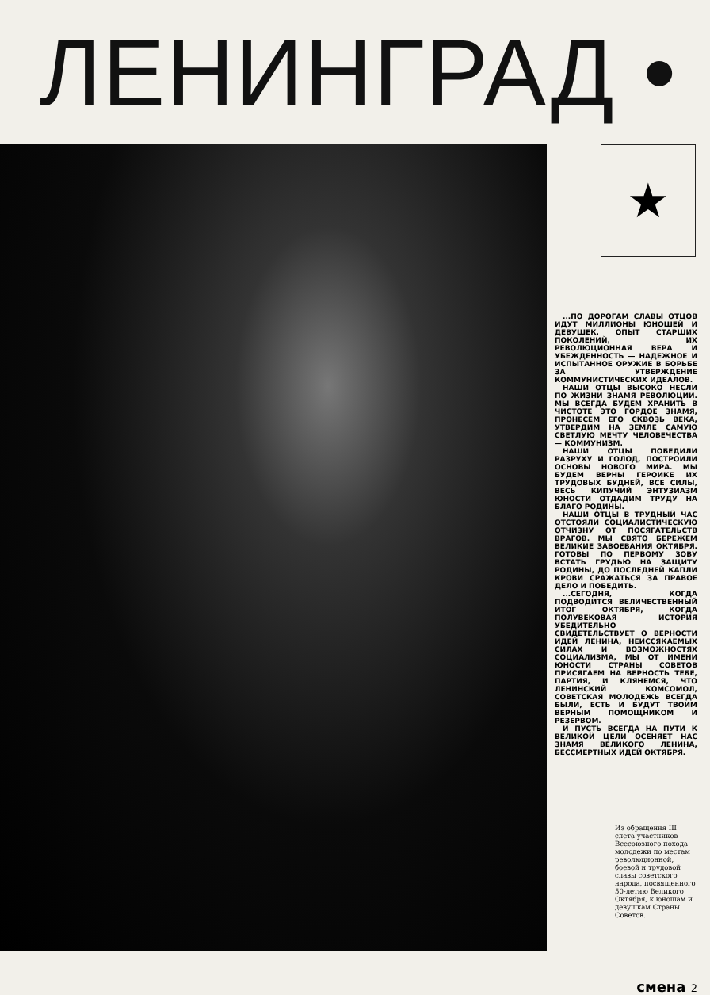ЛЕНИНГРАД •
★
...ПО ДОРОГАМ СЛАВЫ ОТЦОВ ИДУТ МИЛЛИОНЫ ЮНОШЕЙ И ДЕВУШЕК. ОПЫТ СТАРШИХ ПОКОЛЕНИЙ, ИХ РЕВОЛЮЦИОННАЯ ВЕРА И УБЕЖДЕННОСТЬ — НАДЕЖНОЕ И ИСПЫТАННОЕ ОРУЖИЕ В БОРЬБЕ ЗА УТВЕРЖДЕНИЕ КОММУНИСТИЧЕСКИХ ИДЕАЛОВ.
НАШИ ОТЦЫ ВЫСОКО НЕСЛИ ПО ЖИЗНИ ЗНАМЯ РЕВОЛЮЦИИ. МЫ ВСЕГДА БУДЕМ ХРАНИТЬ В ЧИСТОТЕ ЭТО ГОРДОЕ ЗНАМЯ, ПРОНЕСЕМ ЕГО СКВОЗЬ ВЕКА, УТВЕРДИМ НА ЗЕМЛЕ САМУЮ СВЕТЛУЮ МЕЧТУ ЧЕЛОВЕЧЕСТВА — КОММУНИЗМ.
НАШИ ОТЦЫ ПОБЕДИЛИ РАЗРУХУ И ГОЛОД, ПОСТРОИЛИ ОСНОВЫ НОВОГО МИРА. МЫ БУДЕМ ВЕРНЫ ГЕРОИКЕ ИХ ТРУДОВЫХ БУДНЕЙ, ВСЕ СИЛЫ, ВЕСЬ КИПУЧИЙ ЭНТУЗИАЗМ ЮНОСТИ ОТДАДИМ ТРУДУ НА БЛАГО РОДИНЫ.
НАШИ ОТЦЫ В ТРУДНЫЙ ЧАС ОТСТОЯЛИ СОЦИАЛИСТИЧЕСКУЮ ОТЧИЗНУ ОТ ПОСЯГАТЕЛЬСТВ ВРАГОВ. МЫ СВЯТО БЕРЕЖЕМ ВЕЛИКИЕ ЗАВОЕВАНИЯ ОКТЯБРЯ. ГОТОВЫ ПО ПЕРВОМУ ЗОВУ ВСТАТЬ ГРУДЬЮ НА ЗАЩИТУ РОДИНЫ, ДО ПОСЛЕДНЕЙ КАПЛИ КРОВИ СРАЖАТЬСЯ ЗА ПРАВОЕ ДЕЛО И ПОБЕДИТЬ.
...СЕГОДНЯ, КОГДА ПОДВОДИТСЯ ВЕЛИЧЕСТВЕННЫЙ ИТОГ ОКТЯБРЯ, КОГДА ПОЛУВЕКОВАЯ ИСТОРИЯ УБЕДИТЕЛЬНО СВИДЕТЕЛЬСТВУЕТ О ВЕРНОСТИ ИДЕЙ ЛЕНИНА, НЕИССЯКАЕМЫХ СИЛАХ И ВОЗМОЖНОСТЯХ СОЦИАЛИЗМА, МЫ ОТ ИМЕНИ ЮНОСТИ СТРАНЫ СОВЕТОВ ПРИСЯГАЕМ НА ВЕРНОСТЬ ТЕБЕ, ПАРТИЯ, И КЛЯНЕМСЯ, ЧТО ЛЕНИНСКИЙ КОМСОМОЛ, СОВЕТСКАЯ МОЛОДЕЖЬ ВСЕГДА БЫЛИ, ЕСТЬ И БУДУТ ТВОИМ ВЕРНЫМ ПОМОЩНИКОМ И РЕЗЕРВОМ.
И ПУСТЬ ВСЕГДА НА ПУТИ К ВЕЛИКОЙ ЦЕЛИ ОСЕНЯЕТ НАС ЗНАМЯ ВЕЛИКОГО ЛЕНИНА, БЕССМЕРТНЫХ ИДЕЙ ОКТЯБРЯ.
Из обращения III слета участников Всесоюзного похода молодежи по местам революционной, боевой и трудовой славы советского народа, посвященного 50-летию Великого Октября, к юношам и девушкам Страны Советов.
смена 2